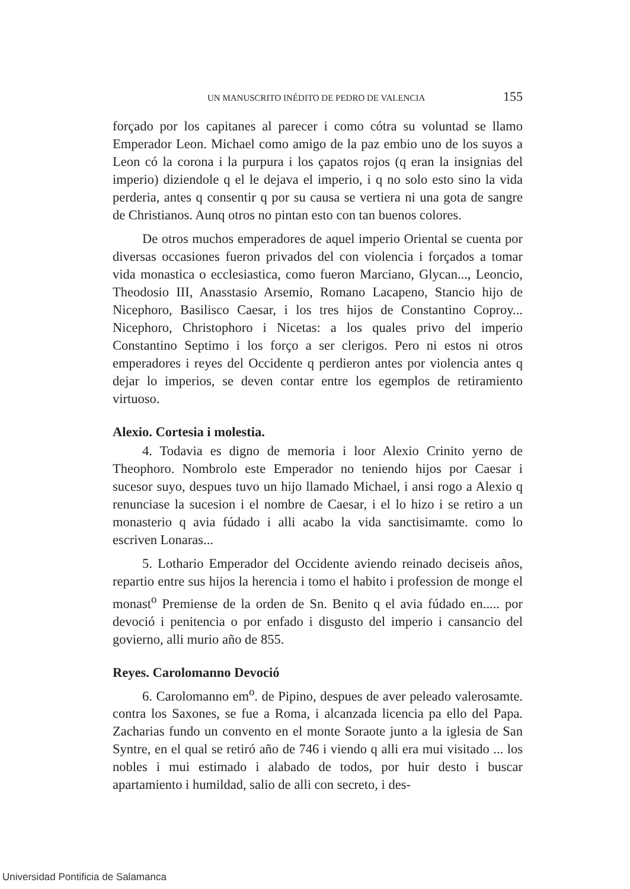UN MANUSCRITO INÉDITO DE PEDRO DE VALENCIA 155
forçado por los capitanes al parecer i como cótra su voluntad se llamo Emperador Leon. Michael como amigo de la paz embio uno de los suyos a Leon có la corona i la purpura i los çapatos rojos (q eran la insignias del imperio) diziendole q el le dejava el imperio, i q no solo esto sino la vida perderia, antes q consentir q por su causa se vertiera ni una gota de sangre de Christianos. Aunq otros no pintan esto con tan buenos colores.
De otros muchos emperadores de aquel imperio Oriental se cuenta por diversas occasiones fueron privados del con violencia i forçados a tomar vida monastica o ecclesiastica, como fueron Marciano, Glycan..., Leoncio, Theodosio III, Anasstasio Arsemio, Romano Lacapeno, Stancio hijo de Nicephoro, Basilisco Caesar, i los tres hijos de Constantino Coproy... Nicephoro, Christophoro i Nicetas: a los quales privo del imperio Constantino Septimo i los forço a ser clerigos. Pero ni estos ni otros emperadores i reyes del Occidente q perdieron antes por violencia antes q dejar lo imperios, se deven contar entre los egemplos de retiramiento virtuoso.
Alexio. Cortesia i molestia.
4. Todavia es digno de memoria i loor Alexio Crinito yerno de Theophoro. Nombrolo este Emperador no teniendo hijos por Caesar i sucesor suyo, despues tuvo un hijo llamado Michael, i ansi rogo a Alexio q renunciase la sucesion i el nombre de Caesar, i el lo hizo i se retiro a un monasterio q avia fúdado i alli acabo la vida sanctisimamte. como lo escriven Lonaras...
5. Lothario Emperador del Occidente aviendo reinado deciseis años, repartio entre sus hijos la herencia i tomo el habito i profession de monge el monast<sup>o</sup> Premiense de la orden de Sn. Benito q el avia fúdado en..... por devoció i penitencia o por enfado i disgusto del imperio i cansancio del govierno, alli murio año de 855.
Reyes. Carolomanno Devoció
6. Carolomanno em<sup>o</sup>. de Pipino, despues de aver peleado valerosamte. contra los Saxones, se fue a Roma, i alcanzada licencia pa ello del Papa. Zacharias fundo un convento en el monte Soraote junto a la iglesia de San Syntre, en el qual se retiró año de 746 i viendo q alli era mui visitado ... los nobles i mui estimado i alabado de todos, por huir desto i buscar apartamiento i humildad, salio de alli con secreto, i des-
Universidad Pontificia de Salamanca